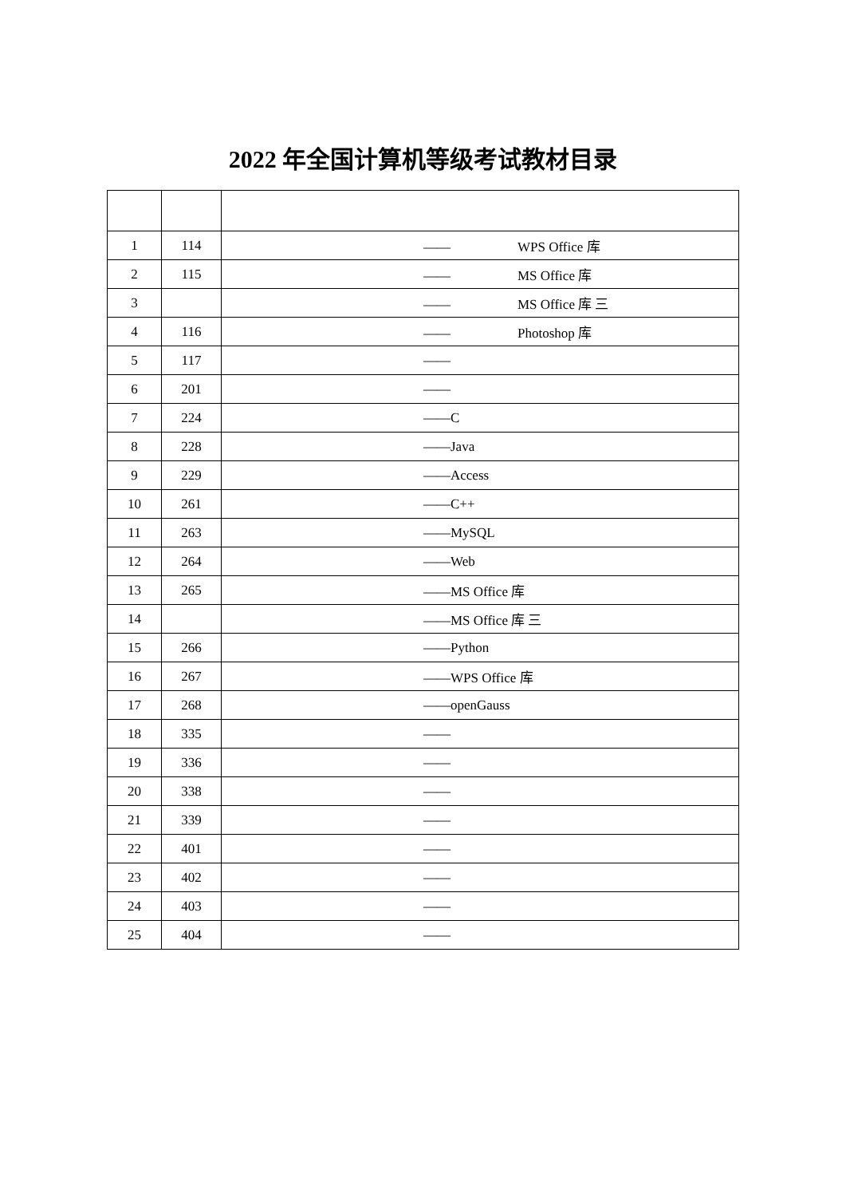2022 年全国计算机等级考试教材目录
| 1 | 114 | —— WPS Office 库 |
| 2 | 115 | —— MS Office 库 |
| 3 | | —— MS Office 库 三 |
| 4 | 116 | —— Photoshop 库 |
| 5 | 117 | —— |
| 6 | 201 | —— |
| 7 | 224 | ——C |
| 8 | 228 | ——Java |
| 9 | 229 | ——Access |
| 10 | 261 | ——C++ |
| 11 | 263 | ——MySQL |
| 12 | 264 | ——Web |
| 13 | 265 | ——MS Office 库 |
| 14 | | ——MS Office 库 三 |
| 15 | 266 | ——Python |
| 16 | 267 | ——WPS Office 库 |
| 17 | 268 | ——openGauss |
| 18 | 335 | —— |
| 19 | 336 | —— |
| 20 | 338 | —— |
| 21 | 339 | —— |
| 22 | 401 | —— |
| 23 | 402 | —— |
| 24 | 403 | —— |
| 25 | 404 | —— |